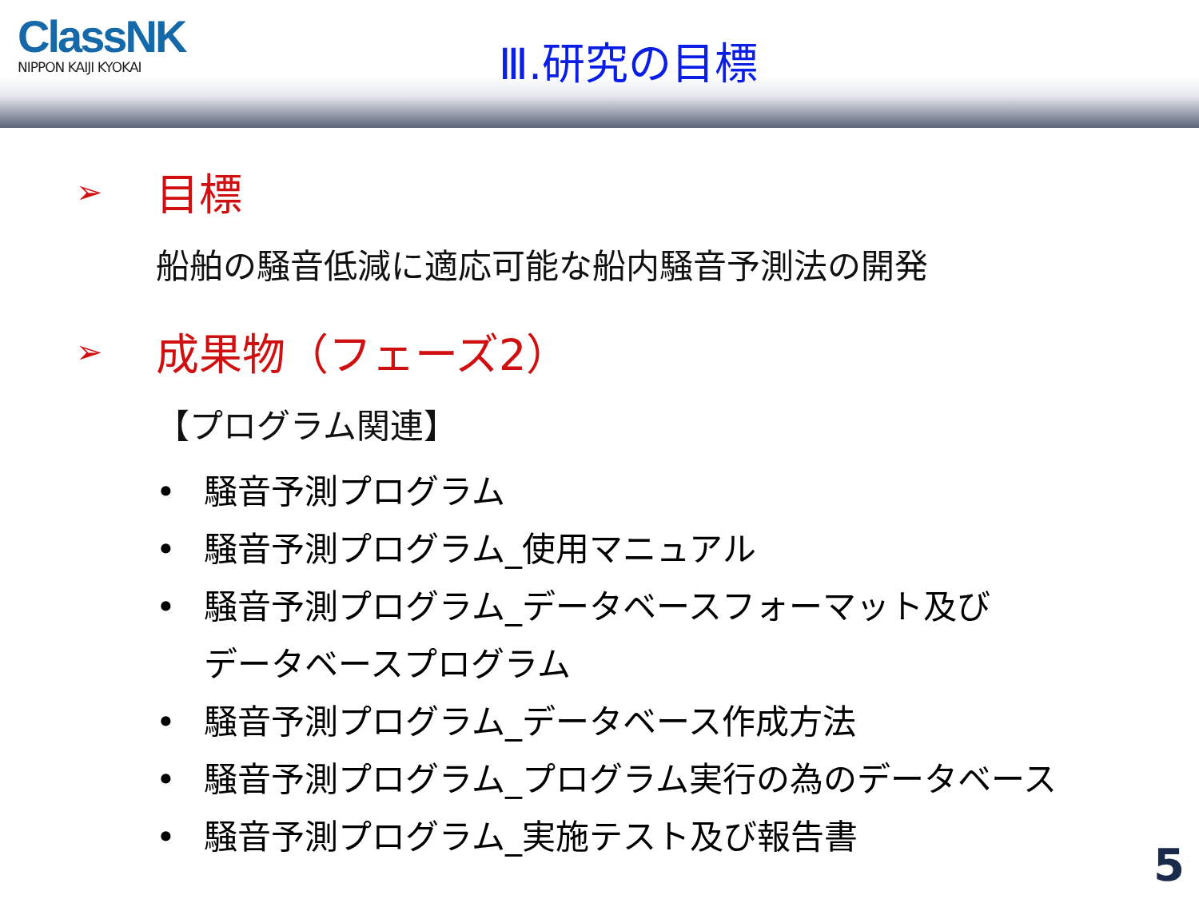ClassNK
NIPPON KAIJI KYOKAI
Ⅲ.研究の目標
➢ 目標
船舶の騒音低減に適応可能な船内騒音予測法の開発
➢ 成果物（フェーズ2）
【プログラム関連】
• 騒音予測プログラム
• 騒音予測プログラム_使用マニュアル
• 騒音予測プログラム_データベースフォーマット及び
データベースプログラム
• 騒音予測プログラム_データベース作成方法
• 騒音予測プログラム_プログラム実行の為のデータベース
• 騒音予測プログラム_実施テスト及び報告書
5